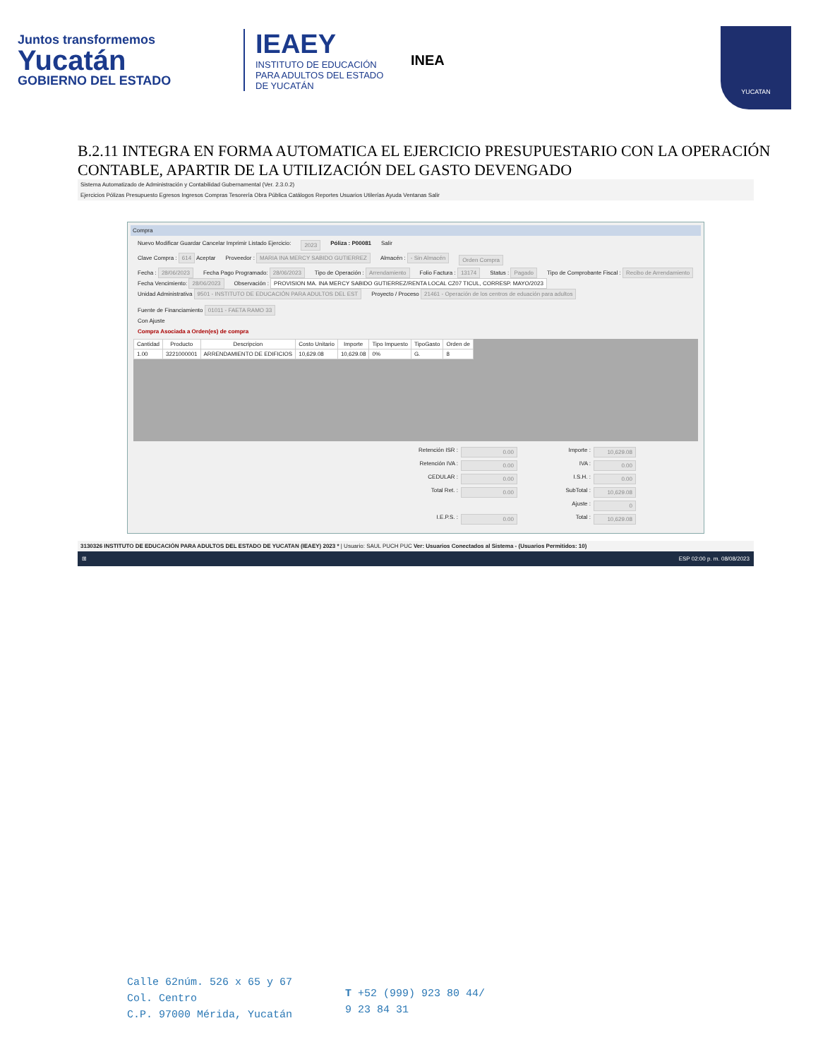Juntos transformemos
Yucatán
GOBIERNO DEL ESTADO
IEAEY
INSTITUTO DE EDUCACIÓN PARA ADULTOS DEL ESTADO DE YUCATÁN
INEA
YUCATAN
B.2.11 INTEGRA EN FORMA AUTOMATICA EL EJERCICIO PRESUPUESTARIO CON LA OPERACIÓN CONTABLE, APARTIR DE LA UTILIZACIÓN DEL GASTO DEVENGADO
Sistema Automatizado de Administración y Contabilidad Gubernamental (Ver. 2.3.0.2)
Ejercicios Pólizas Presupuesto Egresos Ingresos Compras Tesorería Obra Pública Catálogos Reportes Usuarios Utilerías Ayuda Ventanas Salir
Compra
Nuevo Modificar Guardar Cancelar Imprimir Listado Ejercicio: 2023 Póliza : P00081 Salir
Clave Compra : 614 Aceptar Proveedor : MARIA INA MERCY SABIDO GUTIERREZ Almacén : - Sin Almacén Orden Compra
Fecha : 28/06/2023 Fecha Pago Programado: 28/06/2023 Tipo de Operación : Arrendamiento Folio Factura : 13174 Status : Pagado Tipo de Comprobante Fiscal : Recibo de Arrendamiento
Fecha Vencimiento: 28/06/2023 Observación : PROVISION MA. INA MERCY SABIDO GUTIERREZ/RENTA LOCAL CZ07 TICUL, CORRESP. MAYO/2023
Unidad Administrativa 9501 - INSTITUTO DE EDUCACIÓN PARA ADULTOS DEL EST Proyecto / Proceso 21461 - Operación de los centros de eduación para adultos Fuente de Financiamiento 01011 - FAETA RAMO 33
Con Ajuste
Compra Asociada a Orden(es) de compra
| Cantidad | Producto | Descripcion | Costo Unitario | Importe | Tipo Impuesto | TipoGasto | Orden de |
| --- | --- | --- | --- | --- | --- | --- | --- |
| 1.00 | 3221000001 | ARRENDAMIENTO DE EDIFICIOS | 10,629.08 | 10,629.08 | 0% | G. | 8 |
Retención ISR : 0.00 Importe : 10,629.08 Retención IVA : 0.00 IVA : 0.00 CEDULAR : 0.00 I.S.H. : 0.00 Total Ret. : 0.00 SubTotal : 10,629.08 Ajuste : 0 I.E.P.S. : 0.00 Total : 10,629.08
3130326 INSTITUTO DE EDUCACIÓN PARA ADULTOS DEL ESTADO DE YUCATAN (IEAEY) 2023 * | Usuario: SAUL PUCH PUC Ver: Usuarios Conectados al Sistema - (Usuarios Permitidos: 10)
⊞ ESP 02:00 p. m. 08/08/2023
Calle 62núm. 526 x 65 y 67
Col. Centro
C.P. 97000 Mérida, Yucatán
T +52 (999) 923 80 44/
9 23 84 31